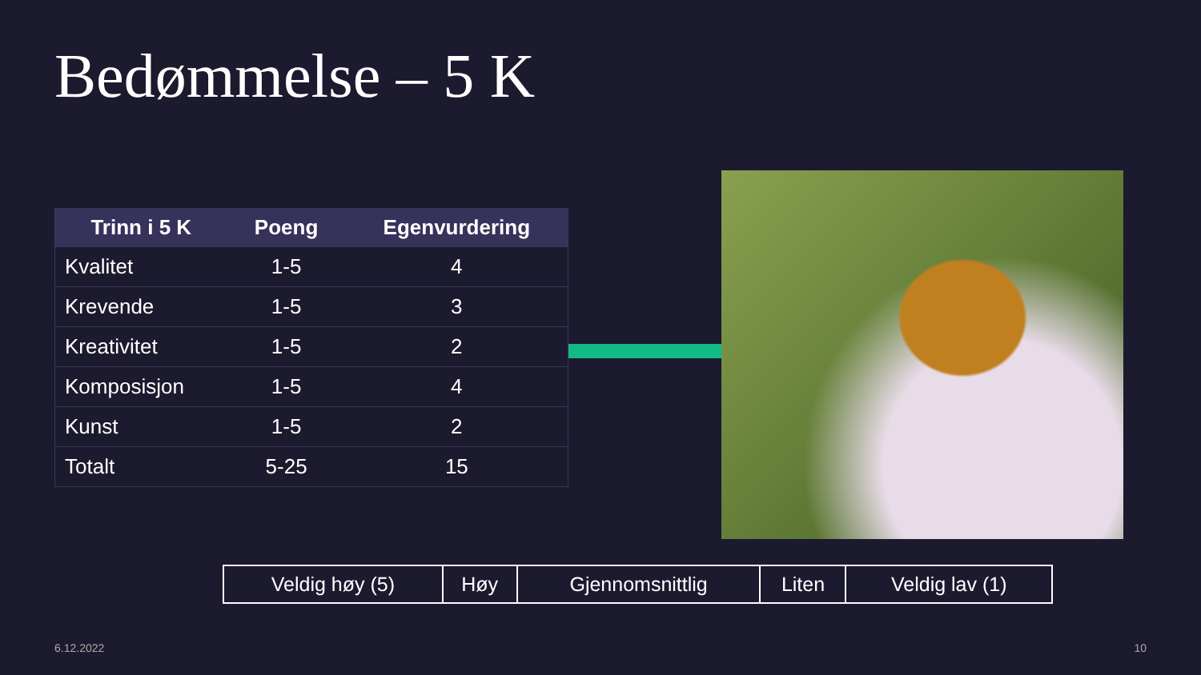Bedømmelse – 5 K
| Trinn i 5 K | Poeng | Egenvurdering |
| --- | --- | --- |
| Kvalitet | 1-5 | 4 |
| Krevende | 1-5 | 3 |
| Kreativitet | 1-5 | 2 |
| Komposisjon | 1-5 | 4 |
| Kunst | 1-5 | 2 |
| Totalt | 5-25 | 15 |
| Veldig høy (5) | Høy | Gjennomsnittlig | Liten | Veldig lav (1) |
6.12.2022 10